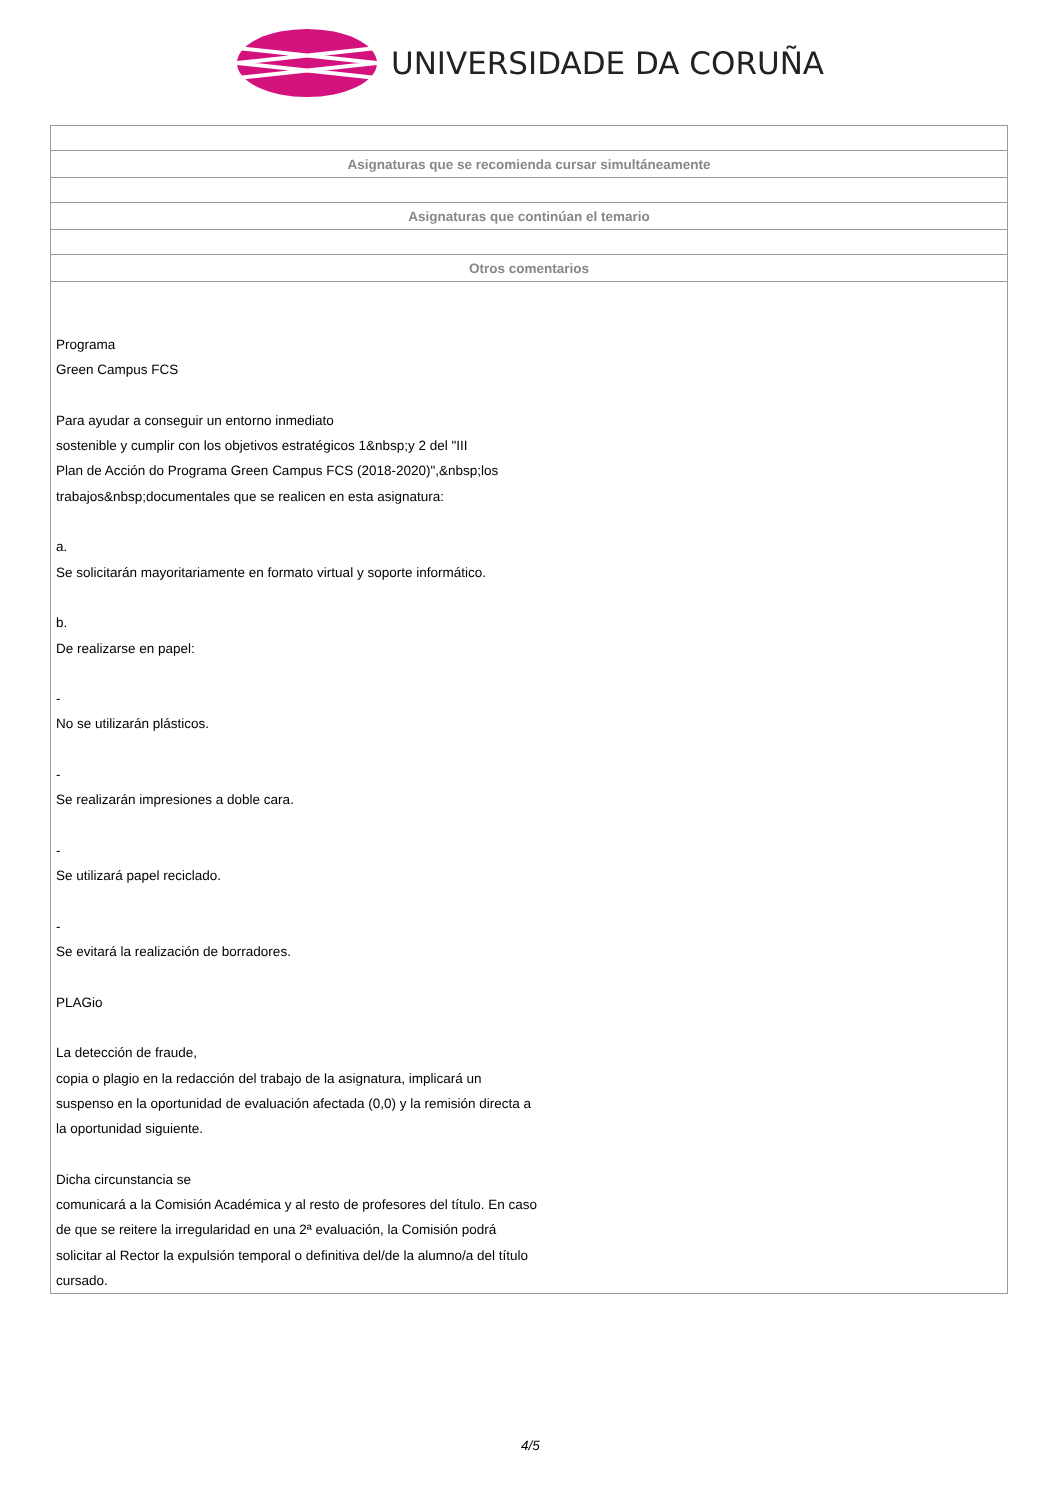UNIVERSIDADE DA CORUÑA
| Asignaturas que se recomienda cursar simultáneamente |
| --- |
| Asignaturas que continúan el temario |
| Otros comentarios |
| Programa Green Campus FCS Para ayudar a conseguir un entorno inmediato sostenible y cumplir con los objetivos estratégicos 1&nbsp;y 2 del "III Plan de Acción do Programa Green Campus FCS (2018-2020)",&nbsp;los trabajos&nbsp;documentales que se realicen en esta asignatura: a. Se solicitarán mayoritariamente en formato virtual y soporte informático. b. De realizarse en papel: - No se utilizarán plásticos. - Se realizarán impresiones a doble cara. - Se utilizará papel reciclado. - Se evitará la realización de borradores. PLAGio La detección de fraude, copia o plagio en la redacción del trabajo de la asignatura, implicará un suspenso en la oportunidad de evaluación afectada (0,0) y la remisión directa a la oportunidad siguiente. Dicha circunstancia se comunicará a la Comisión Académica y al resto de profesores del título. En caso de que se reitere la irregularidad en una 2ª evaluación, la Comisión podrá solicitar al Rector la expulsión temporal o definitiva del/de la alumno/a del título cursado. |
4/5